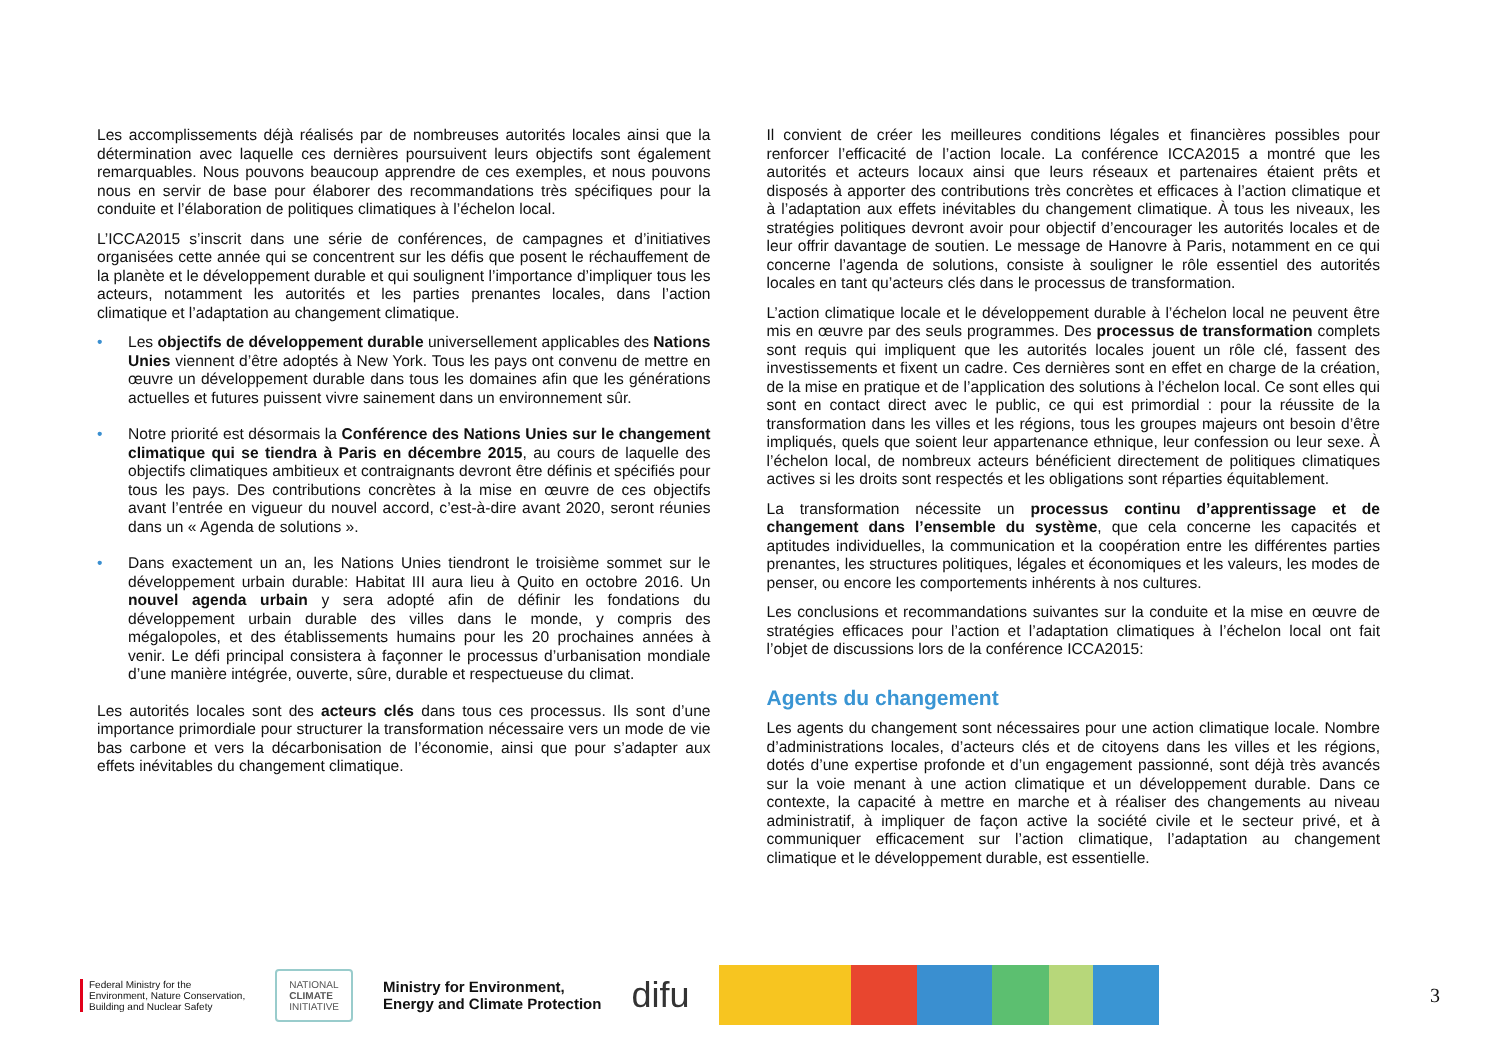Les accomplissements déjà réalisés par de nombreuses autorités locales ainsi que la détermination avec laquelle ces dernières poursuivent leurs objectifs sont également remarquables. Nous pouvons beaucoup apprendre de ces exemples, et nous pouvons nous en servir de base pour élaborer des recommandations très spécifiques pour la conduite et l’élaboration de politiques climatiques à l’échelon local.
L’ICCA2015 s’inscrit dans une série de conférences, de campagnes et d’initiatives organisées cette année qui se concentrent sur les défis que posent le réchauffement de la planète et le développement durable et qui soulignent l’importance d’impliquer tous les acteurs, notamment les autorités et les parties prenantes locales, dans l’action climatique et l’adaptation au changement climatique.
• Les objectifs de développement durable universellement applicables des Nations Unies viennent d’être adoptés à New York. Tous les pays ont convenu de mettre en œuvre un développement durable dans tous les domaines afin que les générations actuelles et futures puissent vivre sainement dans un environnement sûr.
• Notre priorité est désormais la Conférence des Nations Unies sur le changement climatique qui se tiendra à Paris en décembre 2015, au cours de laquelle des objectifs climatiques ambitieux et contraignants devront être définis et spécifiés pour tous les pays. Des contributions concrètes à la mise en œuvre de ces objectifs avant l’entrée en vigueur du nouvel accord, c’est-à-dire avant 2020, seront réunies dans un « Agenda de solutions ».
• Dans exactement un an, les Nations Unies tiendront le troisième sommet sur le développement urbain durable: Habitat III aura lieu à Quito en octobre 2016. Un nouvel agenda urbain y sera adopté afin de définir les fondations du développement urbain durable des villes dans le monde, y compris des mégalopoles, et des établissements humains pour les 20 prochaines années à venir. Le défi principal consistera à façonner le processus d’urbanisation mondiale d’une manière intégrée, ouverte, sûre, durable et respectueuse du climat.
Les autorités locales sont des acteurs clés dans tous ces processus. Ils sont d’une importance primordiale pour structurer la transformation nécessaire vers un mode de vie bas carbone et vers la décarbonisation de l’économie, ainsi que pour s’adapter aux effets inévitables du changement climatique.
Il convient de créer les meilleures conditions légales et financières possibles pour renforcer l’efficacité de l’action locale. La conférence ICCA2015 a montré que les autorités et acteurs locaux ainsi que leurs réseaux et partenaires étaient prêts et disposés à apporter des contributions très concrètes et efficaces à l’action climatique et à l’adaptation aux effets inévitables du changement climatique. À tous les niveaux, les stratégies politiques devront avoir pour objectif d’encourager les autorités locales et de leur offrir davantage de soutien. Le message de Hanovre à Paris, notamment en ce qui concerne l’agenda de solutions, consiste à souligner le rôle essentiel des autorités locales en tant qu’acteurs clés dans le processus de transformation.
L’action climatique locale et le développement durable à l’échelon local ne peuvent être mis en œuvre par des seuls programmes. Des processus de transformation complets sont requis qui impliquent que les autorités locales jouent un rôle clé, fassent des investissements et fixent un cadre. Ces dernières sont en effet en charge de la création, de la mise en pratique et de l’application des solutions à l’échelon local. Ce sont elles qui sont en contact direct avec le public, ce qui est primordial : pour la réussite de la transformation dans les villes et les régions, tous les groupes majeurs ont besoin d’être impliqués, quels que soient leur appartenance ethnique, leur confession ou leur sexe. À l’échelon local, de nombreux acteurs bénéficient directement de politiques climatiques actives si les droits sont respectés et les obligations sont réparties équitablement.
La transformation nécessite un processus continu d’apprentissage et de changement dans l’ensemble du système, que cela concerne les capacités et aptitudes individuelles, la communication et la coopération entre les différentes parties prenantes, les structures politiques, légales et économiques et les valeurs, les modes de penser, ou encore les comportements inhérents à nos cultures.
Les conclusions et recommandations suivantes sur la conduite et la mise en œuvre de stratégies efficaces pour l’action et l’adaptation climatiques à l’échelon local ont fait l’objet de discussions lors de la conférence ICCA2015:
Agents du changement
Les agents du changement sont nécessaires pour une action climatique locale. Nombre d’administrations locales, d’acteurs clés et de citoyens dans les villes et les régions, dotés d’une expertise profonde et d’un engagement passionné, sont déjà très avancés sur la voie menant à une action climatique et un développement durable. Dans ce contexte, la capacité à mettre en marche et à réaliser des changements au niveau administratif, à impliquer de façon active la société civile et le secteur privé, et à communiquer efficacement sur l’action climatique, l’adaptation au changement climatique et le développement durable, est essentielle.
Federal Ministry for the
Environment, Nature Conservation,
Building and Nuclear Safety
NATIONAL
CLIMATE
INITIATIVE
Ministry for Environment,
Energy and Climate Protection
difu
3